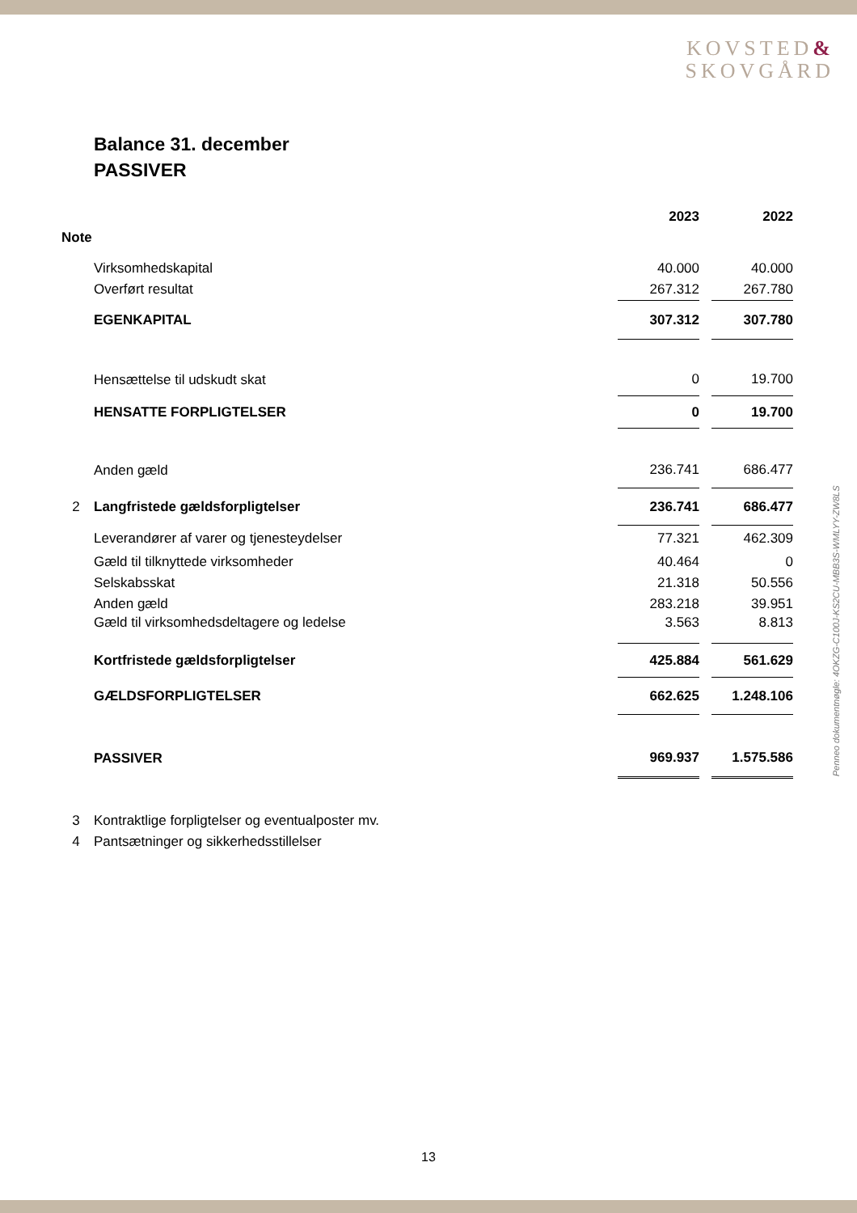KOVSTED&
SKOVGÅRD
Balance 31. december
PASSIVER
| | | 2023 | | 2022 |
| Note | | | | |
| | Virksomhedskapital | 40.000 | | 40.000 |
| | Overført resultat | 267.312 | | 267.780 |
| | EGENKAPITAL | 307.312 | | 307.780 |
| | Hensættelse til udskudt skat | 0 | | 19.700 |
| | HENSATTE FORPLIGTELSER | 0 | | 19.700 |
| | Anden gæld | 236.741 | | 686.477 |
| 2 | Langfristede gældsforpligtelser | 236.741 | | 686.477 |
| | Leverandører af varer og tjenesteydelser | 77.321 | | 462.309 |
| | Gæld til tilknyttede virksomheder | 40.464 | | 0 |
| | Selskabsskat | 21.318 | | 50.556 |
| | Anden gæld | 283.218 | | 39.951 |
| | Gæld til virksomhedsdeltagere og ledelse | 3.563 | | 8.813 |
| | Kortfristede gældsforpligtelser | 425.884 | | 561.629 |
| | GÆLDSFORPLIGTELSER | 662.625 | | 1.248.106 |
| | PASSIVER | 969.937 | | 1.575.586 |
| 3 | Kontraktlige forpligtelser og eventualposter mv. | | | |
| 4 | Pantsætninger og sikkerhedsstillelser | | | |
Penneo dokumentnøgle: 4OKZG-C100J-KS2CU-MBB3S-WMLYY-ZW8LS
13